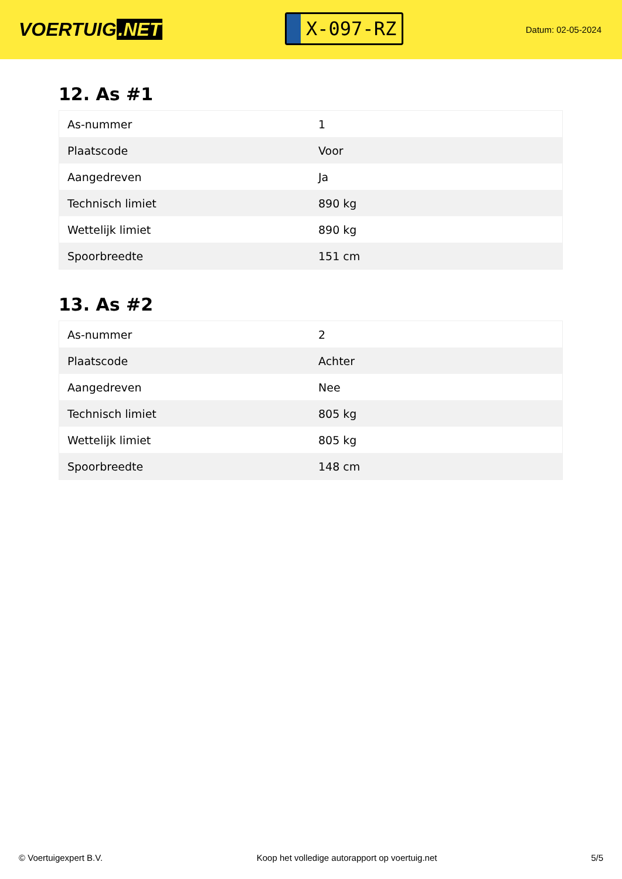VOERTUIG.NET
X-097-RZ
Datum: 02-05-2024
12. As #1
| As-nummer | 1 |
| Plaatscode | Voor |
| Aangedreven | Ja |
| Technisch limiet | 890 kg |
| Wettelijk limiet | 890 kg |
| Spoorbreedte | 151 cm |
13. As #2
| As-nummer | 2 |
| Plaatscode | Achter |
| Aangedreven | Nee |
| Technisch limiet | 805 kg |
| Wettelijk limiet | 805 kg |
| Spoorbreedte | 148 cm |
© Voertuigexpert B.V. Koop het volledige autorapport op voertuig.net 5/5